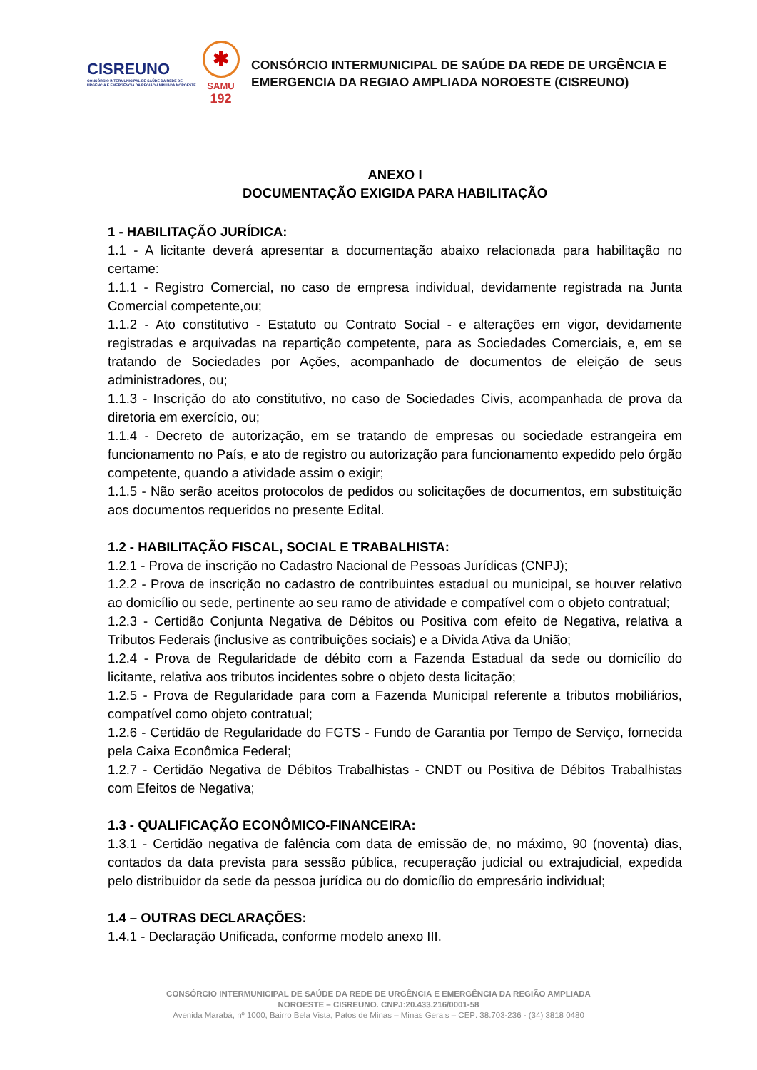CISREUNO
CONSÓRCIO INTERMUNICIPAL DE SAÚDE DA REDE DE URGÊNCIA E EMERGÊNCIA DA REGIÃO AMPLIADA NOROESTE
✱
SAMU
192
CONSÓRCIO INTERMUNICIPAL DE SAÚDE DA REDE DE URGÊNCIA E
EMERGENCIA DA REGIAO AMPLIADA NOROESTE (CISREUNO)
ANEXO I
DOCUMENTAÇÃO EXIGIDA PARA HABILITAÇÃO
1 - HABILITAÇÃO JURÍDICA:
1.1 - A licitante deverá apresentar a documentação abaixo relacionada para habilitação no certame:
1.1.1 - Registro Comercial, no caso de empresa individual, devidamente registrada na Junta Comercial competente,ou;
1.1.2 - Ato constitutivo - Estatuto ou Contrato Social - e alterações em vigor, devidamente registradas e arquivadas na repartição competente, para as Sociedades Comerciais, e, em se tratando de Sociedades por Ações, acompanhado de documentos de eleição de seus administradores, ou;
1.1.3 - Inscrição do ato constitutivo, no caso de Sociedades Civis, acompanhada de prova da diretoria em exercício, ou;
1.1.4 - Decreto de autorização, em se tratando de empresas ou sociedade estrangeira em funcionamento no País, e ato de registro ou autorização para funcionamento expedido pelo órgão competente, quando a atividade assim o exigir;
1.1.5 - Não serão aceitos protocolos de pedidos ou solicitações de documentos, em substituição aos documentos requeridos no presente Edital.
1.2 - HABILITAÇÃO FISCAL, SOCIAL E TRABALHISTA:
1.2.1 - Prova de inscrição no Cadastro Nacional de Pessoas Jurídicas (CNPJ);
1.2.2 - Prova de inscrição no cadastro de contribuintes estadual ou municipal, se houver relativo ao domicílio ou sede, pertinente ao seu ramo de atividade e compatível com o objeto contratual;
1.2.3 - Certidão Conjunta Negativa de Débitos ou Positiva com efeito de Negativa, relativa a Tributos Federais (inclusive as contribuições sociais) e a Divida Ativa da União;
1.2.4 - Prova de Regularidade de débito com a Fazenda Estadual da sede ou domicílio do licitante, relativa aos tributos incidentes sobre o objeto desta licitação;
1.2.5 - Prova de Regularidade para com a Fazenda Municipal referente a tributos mobiliários, compatível como objeto contratual;
1.2.6 - Certidão de Regularidade do FGTS - Fundo de Garantia por Tempo de Serviço, fornecida pela Caixa Econômica Federal;
1.2.7 - Certidão Negativa de Débitos Trabalhistas - CNDT ou Positiva de Débitos Trabalhistas com Efeitos de Negativa;
1.3 - QUALIFICAÇÃO ECONÔMICO-FINANCEIRA:
1.3.1 - Certidão negativa de falência com data de emissão de, no máximo, 90 (noventa) dias, contados da data prevista para sessão pública, recuperação judicial ou extrajudicial, expedida pelo distribuidor da sede da pessoa jurídica ou do domicílio do empresário individual;
1.4 – OUTRAS DECLARAÇÕES:
1.4.1 - Declaração Unificada, conforme modelo anexo III.
CONSÓRCIO INTERMUNICIPAL DE SAÚDE DA REDE DE URGÊNCIA E EMERGÊNCIA DA REGIÃO AMPLIADA
NOROESTE – CISREUNO. CNPJ:20.433.216/0001-58
Avenida Marabá, nº 1000, Bairro Bela Vista, Patos de Minas – Minas Gerais – CEP: 38.703-236 - (34) 3818 0480